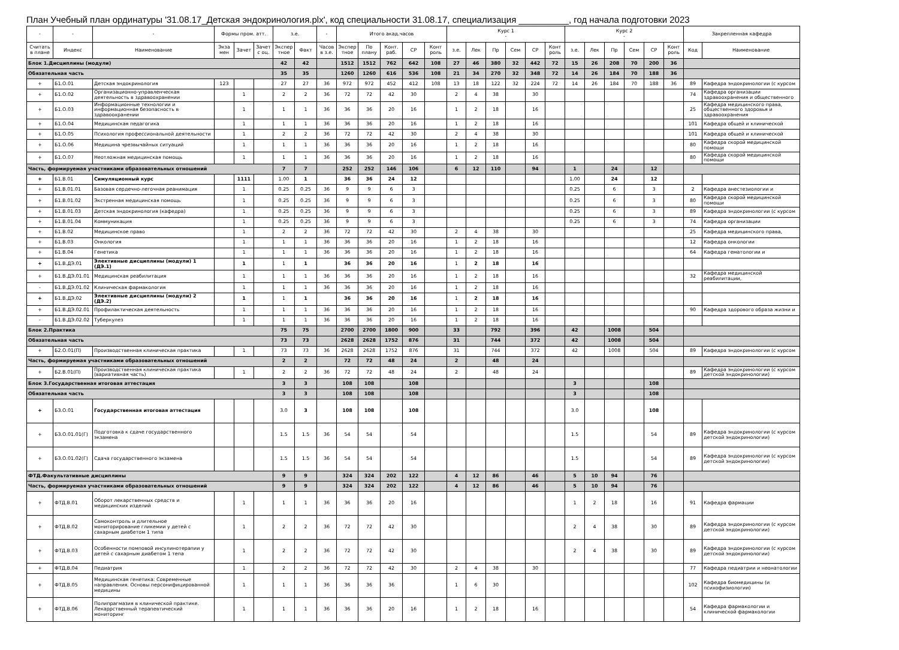План Учебный план ординатуры '31.08.17_Детская эндокринология.plx', код специальности 31.08.17, специализация __________, год начала подготовки 2023
| - | - | - | Формы пром. атт. | | | з.е. | | - | Итого акад.часов | | | | | Курс 1 - | | | | | | Курс 2 - | | | | | | Закрепленная кафедра | |
| --- | --- | --- | --- | --- | --- | --- | --- | --- | --- | --- | --- | --- | --- | --- | --- | --- | --- | --- | --- | --- | --- | --- | --- | --- | --- | --- | --- |
| Считать в плане | Индекс | Наименование | Экза мен | Зачет | Зачет с оц. | Экспер тное | Факт | Часов в з.е. | Экспер тное | По плану | Конт. раб. | СР | Конт роль | з.е. | Лек | Пр | Сем | СР | Конт роль | з.е. | Лек | Пр | Сем | СР | Конт роль | Код | Наименование |
| Блок 1.Дисциплины (модули) | | | | | | 42 | 42 | | 1512 | 1512 | 762 | 642 | 108 | 27 | 46 | 380 | 32 | 442 | 72 | 15 | 26 | 208 | 70 | 200 | 36 | | |
| Обязательная часть | | | | | | 35 | 35 | | 1260 | 1260 | 616 | 536 | 108 | 21 | 34 | 270 | 32 | 348 | 72 | 14 | 26 | 184 | 70 | 188 | 36 | | |
| + | Б1.О.01 | Детская эндокринология | 123 | | | 27 | 27 | 36 | 972 | 972 | 452 | 412 | 108 | 13 | 18 | 122 | 32 | 224 | 72 | 14 | 26 | 184 | 70 | 188 | 36 | 89 | Кафедра эндокринологии (с курсом |
| + | Б1.О.02 | Организационно-управленческая деятельность в здравоохранении | | 1 | | 2 | 2 | 36 | 72 | 72 | 42 | 30 | | 2 | 4 | 38 | | 30 | | | | | | | | 74 | Кафедра организации здравоохранения и общественного |
| + | Б1.О.03 | Информационные технологии и информационная безопасность в здравоохранении | | 1 | | 1 | 1 | 36 | 36 | 36 | 20 | 16 | | 1 | 2 | 18 | | 16 | | | | | | | | 25 | Кафедра медицинского права, общественного здоровья и здравоохранения |
| + | Б1.О.04 | Медицинская педагогика | | 1 | | 1 | 1 | 36 | 36 | 36 | 20 | 16 | | 1 | 2 | 18 | | 16 | | | | | | | | 101 | Кафедра общей и клинической |
| + | Б1.О.05 | Психология профессиональной деятельности | | 1 | | 2 | 2 | 36 | 72 | 72 | 42 | 30 | | 2 | 4 | 38 | | 30 | | | | | | | | 101 | Кафедра общей и клинической |
| + | Б1.О.06 | Медицина чрезвычайных ситуаций | | 1 | | 1 | 1 | 36 | 36 | 36 | 20 | 16 | | 1 | 2 | 18 | | 16 | | | | | | | | 80 | Кафедра скорой медицинской помощи |
| + | Б1.О.07 | Неотложная медицинская помощь | | 1 | | 1 | 1 | 36 | 36 | 36 | 20 | 16 | | 1 | 2 | 18 | | 16 | | | | | | | | 80 | Кафедра скорой медицинской помощи |
| Часть, формируемая участниками образовательных отношений | | | | | | 7 | 7 | | 252 | 252 | 146 | 106 | | 6 | 12 | 110 | | 94 | | 1 | | 24 | | 12 | | | |
| + | Б1.В.01 | Симуляционный курс | | 1111 | | 1.00 | 1 | | 36 | 36 | 24 | 12 | | | | | | | | 1.00 | | 24 | | 12 | | | |
| + | Б1.В.01.01 | Базовая сердечно-легочная реанимация | | 1 | | 0.25 | 0.25 | 36 | 9 | 9 | 6 | 3 | | | | | | | | 0.25 | | 6 | | 3 | | 2 | Кафедра анестезиологии и |
| + | Б1.В.01.02 | Экстренная медицинская помощь | | 1 | | 0.25 | 0.25 | 36 | 9 | 9 | 6 | 3 | | | | | | | | 0.25 | | 6 | | 3 | | 80 | Кафедра скорой медицинской помощи |
| + | Б1.В.01.03 | Детская эндокринология (кафедра) | | 1 | | 0.25 | 0.25 | 36 | 9 | 9 | 6 | 3 | | | | | | | | 0.25 | | 6 | | 3 | | 89 | Кафедра эндокринологии (с курсом |
| + | Б1.В.01.04 | Коммуникация | | 1 | | 0.25 | 0.25 | 36 | 9 | 9 | 6 | 3 | | | | | | | | 0.25 | | 6 | | 3 | | 74 | Кафедра организации |
| + | Б1.В.02 | Медицинское право | | 1 | | 2 | 2 | 36 | 72 | 72 | 42 | 30 | | 2 | 4 | 38 | | 30 | | | | | | | | 25 | Кафедра медицинского права, |
| + | Б1.В.03 | Онкология | | 1 | | 1 | 1 | 36 | 36 | 36 | 20 | 16 | | 1 | 2 | 18 | | 16 | | | | | | | | 12 | Кафедра онкологии |
| + | Б1.В.04 | Генетика | | 1 | | 1 | 1 | 36 | 36 | 36 | 20 | 16 | | 1 | 2 | 18 | | 16 | | | | | | | | 64 | Кафедра гематологии и |
| + | Б1.В.ДЭ.01 | Элективные дисциплины (модули) 1 (ДЭ.1) | | 1 | | 1 | 1 | | 36 | 36 | 20 | 16 | | 1 | 2 | 18 | | 16 | | | | | | | | | |
| + | Б1.В.ДЭ.01.01 | Медицинская реабилитация | | 1 | | 1 | 1 | 36 | 36 | 36 | 20 | 16 | | 1 | 2 | 18 | | 16 | | | | | | | | 32 | Кафедра медицинской реабилитации, |
| - | Б1.В.ДЭ.01.02 | Клиническая фармакология | | 1 | | 1 | 1 | 36 | 36 | 36 | 20 | 16 | | 1 | 2 | 18 | | 16 | | | | | | | | | |
| + | Б1.В.ДЭ.02 | Элективные дисциплины (модули) 2 (ДЭ.2) | | 1 | | 1 | 1 | | 36 | 36 | 20 | 16 | | 1 | 2 | 18 | | 16 | | | | | | | | | |
| + | Б1.В.ДЭ.02.01 | Профилактическая деятельность | | 1 | | 1 | 1 | 36 | 36 | 36 | 20 | 16 | | 1 | 2 | 18 | | 16 | | | | | | | | 90 | Кафедра здорового образа жизни и |
| - | Б1.В.ДЭ.02.02 | Туберкулез | | 1 | | 1 | 1 | 36 | 36 | 36 | 20 | 16 | | 1 | 2 | 18 | | 16 | | | | | | | | | |
| Блок 2.Практика | | | | | | 75 | 75 | | 2700 | 2700 | 1800 | 900 | | 33 | | 792 | | 396 | | 42 | | 1008 | | 504 | | | |
| Обязательная часть | | | | | | 73 | 73 | | 2628 | 2628 | 1752 | 876 | | 31 | | 744 | | 372 | | 42 | | 1008 | | 504 | | | |
| + | Б2.О.01(П) | Производственная клиническая практика | | 1 | | 73 | 73 | 36 | 2628 | 2628 | 1752 | 876 | | 31 | | 744 | | 372 | | 42 | | 1008 | | 504 | | 89 | Кафедра эндокринологии (с курсом |
| Часть, формируемая участниками образовательных отношений | | | | | | 2 | 2 | | 72 | 72 | 48 | 24 | | 2 | | 48 | | 24 | | | | | | | | | |
| + | Б2.В.01(П) | Производственная клиническая практика (вариативная часть) | | 1 | | 2 | 2 | 36 | 72 | 72 | 48 | 24 | | 2 | | 48 | | 24 | | | | | | | | 89 | Кафедра эндокринологии (с курсом детской эндокринологии) |
| Блок 3.Государственная итоговая аттестация | | | | | | 3 | 3 | | 108 | 108 | | 108 | | | | | | | | 3 | | | | 108 | | | |
| Обязательная часть | | | | | | 3 | 3 | | 108 | 108 | | 108 | | | | | | | | 3 | | | | 108 | | | |
| + | Б3.О.01 | Государственная итоговая аттестация | | | | 3.0 | 3 | | 108 | 108 | | 108 | | | | | | | | 3.0 | | | | 108 | | | |
| + | Б3.О.01.01(Г) | Подготовка к сдаче государственного экзамена | | | | 1.5 | 1.5 | 36 | 54 | 54 | | 54 | | | | | | | | 1.5 | | | | 54 | | 89 | Кафедра эндокринологии (с курсом детской эндокринологии) |
| + | Б3.О.01.02(Г) | Сдача государственного экзамена | | | | 1.5 | 1.5 | 36 | 54 | 54 | | 54 | | | | | | | | 1.5 | | | | 54 | | 89 | Кафедра эндокринологии (с курсом детской эндокринологии) |
| ФТД.Факультативные дисциплины | | | | | | 9 | 9 | | 324 | 324 | 202 | 122 | | 4 | 12 | 86 | | 46 | | 5 | 10 | 94 | | 76 | | | |
| Часть, формируемая участниками образовательных отношений | | | | | | 9 | 9 | | 324 | 324 | 202 | 122 | | 4 | 12 | 86 | | 46 | | 5 | 10 | 94 | | 76 | | | |
| + | ФТД.В.01 | Оборот лекарственных средств и медицинских изделий | | 1 | | 1 | 1 | 36 | 36 | 36 | 20 | 16 | | | | | | | | 1 | 2 | 18 | | 16 | | 91 | Кафедра фармации |
| + | ФТД.В.02 | Самоконтроль и длительное мониторирование гликемии у детей с сахарным диабетом 1 типа | | 1 | | 2 | 2 | 36 | 72 | 72 | 42 | 30 | | | | | | | | 2 | 4 | 38 | | 30 | | 89 | Кафедра эндокринологии (с курсом детской эндокринологии) |
| + | ФТД.В.03 | Особенности помповой инсулинотерапии у детей с сахарным диабетом 1 тепа | | 1 | | 2 | 2 | 36 | 72 | 72 | 42 | 30 | | | | | | | | 2 | 4 | 38 | | 30 | | 89 | Кафедра эндокринологии (с курсом детской эндокринологии) |
| + | ФТД.В.04 | Педиатрия | | 1 | | 2 | 2 | 36 | 72 | 72 | 42 | 30 | | 2 | 4 | 38 | | 30 | | | | | | | | 77 | Кафедра педиатрии и неонатологии |
| + | ФТД.В.05 | Медицинская генетика: Современные направления. Основы персонифицированной медицины | | 1 | | 1 | 1 | 36 | 36 | 36 | 36 | | | 1 | 6 | 30 | | | | | | | | | | 102 | Кафедра биомедицины (и психофизиологии) |
| + | ФТД.В.06 | Полипрагмазия в клинической практике. Лекаррственный терапевтический мониторинг | | 1 | | 1 | 1 | 36 | 36 | 36 | 20 | 16 | | 1 | 2 | 18 | | 16 | | | | | | | | 54 | Кафедра фармакологии и клинической фармакологии |